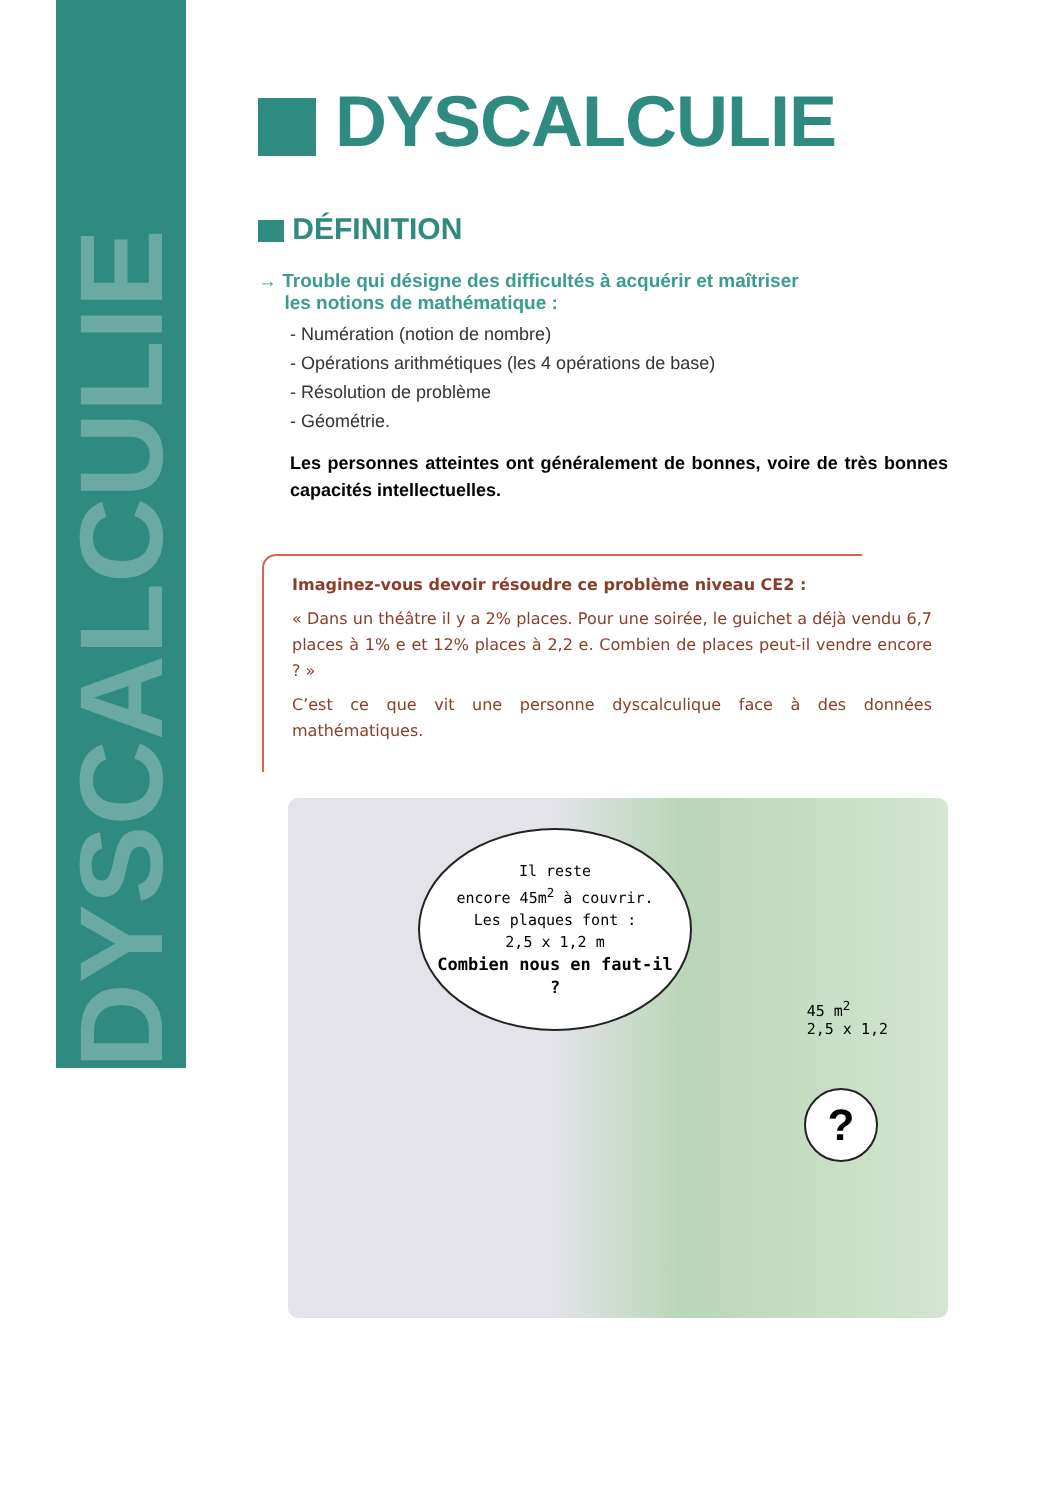DYSCALCULIE
DYSCALCULIE
DÉFINITION
→ Trouble qui désigne des difficultés à acquérir et maîtriser
les notions de mathématique :
- Numération (notion de nombre)
- Opérations arithmétiques (les 4 opérations de base)
- Résolution de problème
- Géométrie.
Les personnes atteintes ont généralement de bonnes, voire de très bonnes capacités intellectuelles.
Imaginez-vous devoir résoudre ce problème niveau CE2 :
« Dans un théâtre il y a 2% places. Pour une soirée, le guichet a déjà vendu 6,7 places à 1% e et 12% places à 2,2 e. Combien de places peut-il vendre encore ? »
C’est ce que vit une personne dyscalculique face à des données mathématiques.
Il reste
encore 45m<sup>2</sup> à couvrir.
Les plaques font :
2,5 x 1,2 m
Combien nous en faut-il ?
45 m<sup>2</sup>
2,5 x 1,2
?